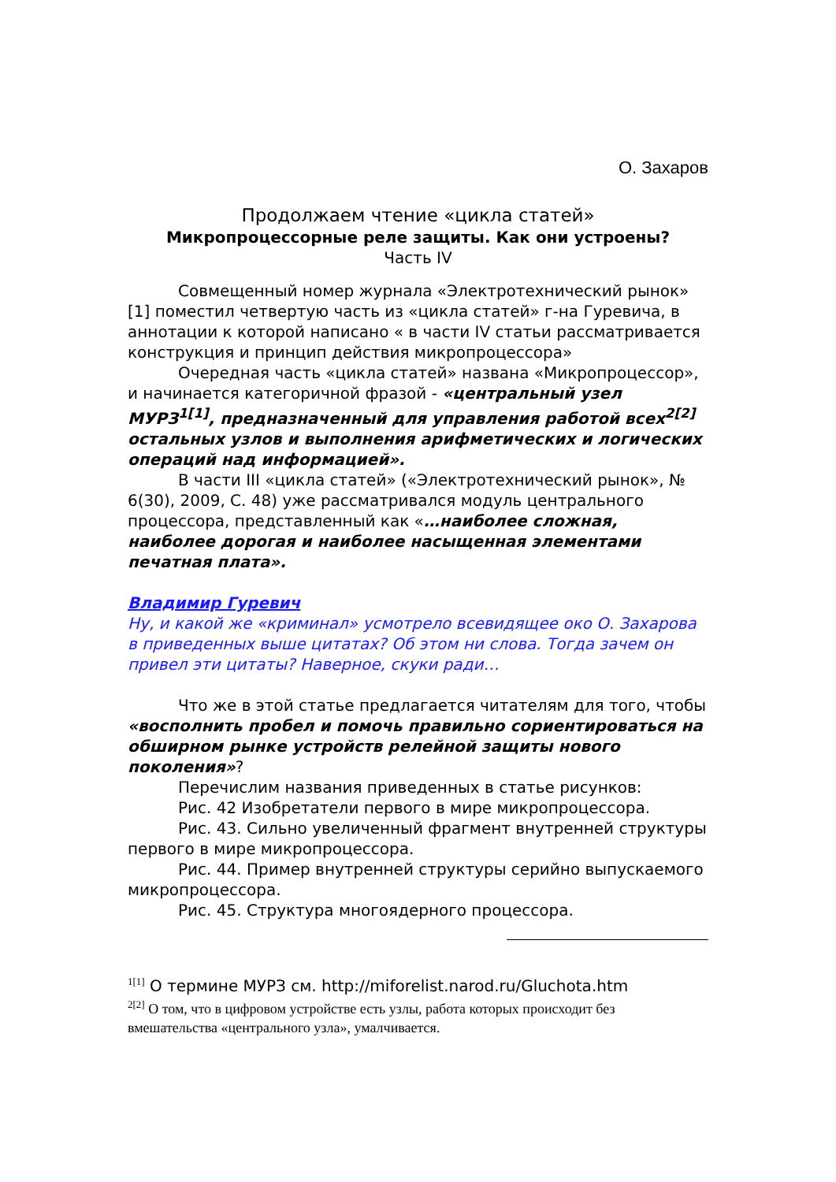О. Захаров
Продолжаем чтение «цикла статей»
Микропроцессорные реле защиты. Как они устроены?
Часть IV
Совмещенный номер журнала «Электротехнический рынок» [1] поместил четвертую часть из «цикла статей» г-на Гуревича, в аннотации к которой написано « в части IV статьи рассматривается конструкция и принцип действия микропроцессора»
Очередная часть «цикла статей» названа «Микропроцессор», и начинается категоричной фразой - «центральный узел МУРЗ<sup>1[1]</sup>, предназначенный для управления работой всех<sup>2[2]</sup> остальных узлов и выполнения арифметических и логических операций над информацией».
В части III «цикла статей» («Электротехнический рынок», № 6(30), 2009, С. 48) уже рассматривался модуль центрального процессора, представленный как «…наиболее сложная, наиболее дорогая и наиболее насыщенная элементами печатная плата».
Владимир Гуревич
Ну, и какой же «криминал» усмотрело всевидящее око О. Захарова в приведенных выше цитатах? Об этом ни слова. Тогда зачем он привел эти цитаты? Наверное, скуки ради…
Что же в этой статье предлагается читателям для того, чтобы «восполнить пробел и помочь правильно сориентироваться на обширном рынке устройств релейной защиты нового поколения»?
Перечислим названия приведенных в статье рисунков:
Рис. 42 Изобретатели первого в мире микропроцессора.
Рис. 43. Сильно увеличенный фрагмент внутренней структуры первого в мире микропроцессора.
Рис. 44. Пример внутренней структуры серийно выпускаемого микропроцессора.
Рис. 45. Структура многоядерного процессора.
<sup>1[1]</sup> О термине МУРЗ см. http://miforelist.narod.ru/Gluchota.htm
<sup>2[2]</sup> О том, что в цифровом устройстве есть узлы, работа которых происходит без вмешательства «центрального узла», умалчивается.